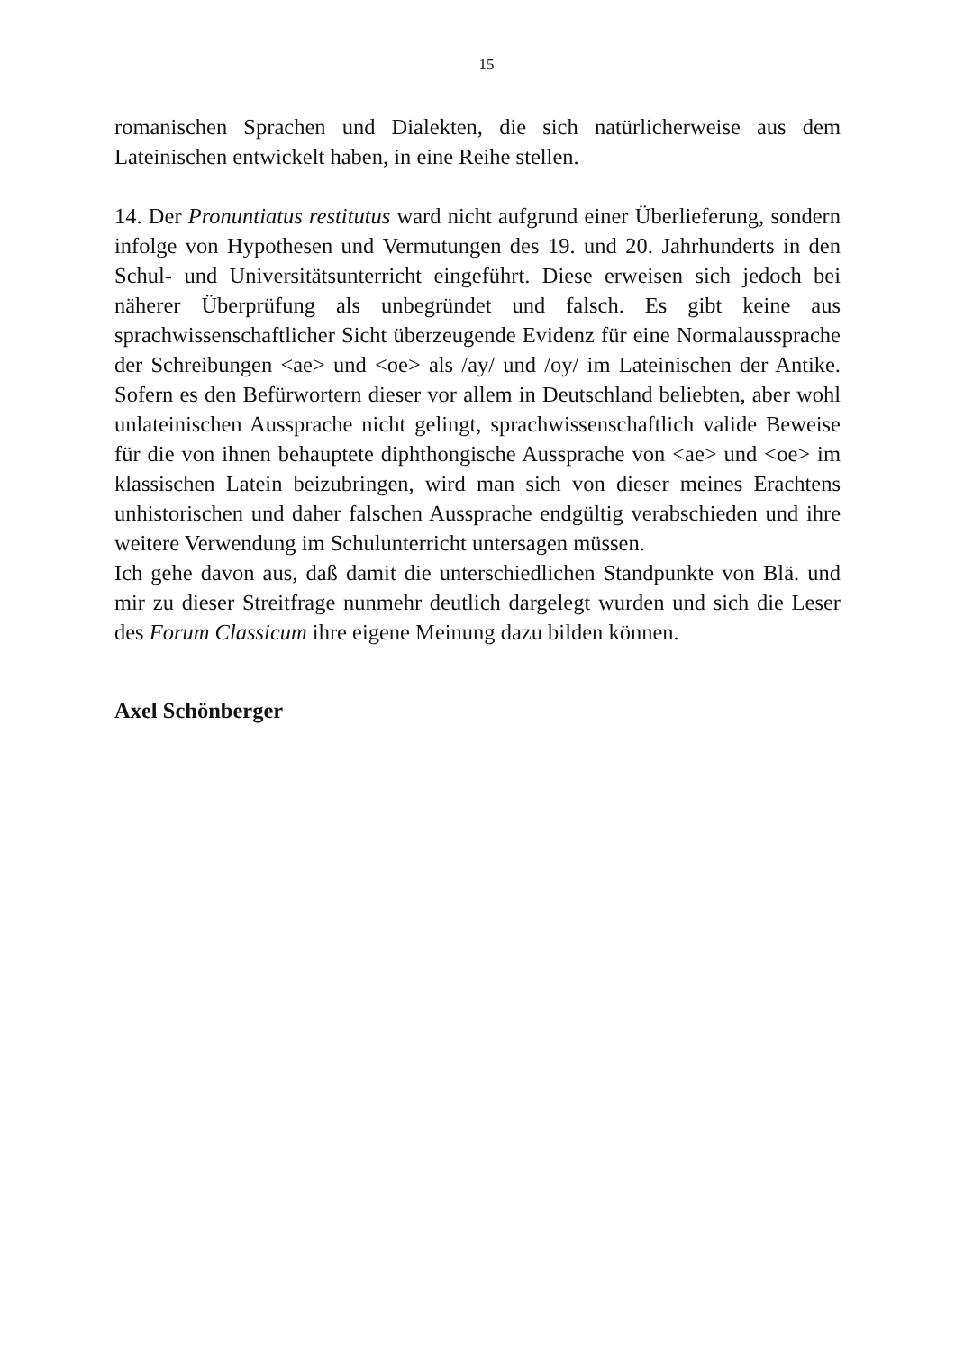15
romanischen Sprachen und Dialekten, die sich natürlicherweise aus dem Lateinischen entwickelt haben, in eine Reihe stellen.
14. Der Pronuntiatus restitutus ward nicht aufgrund einer Überlieferung, sondern infolge von Hypothesen und Vermutungen des 19. und 20. Jahrhunderts in den Schul- und Universitätsunterricht eingeführt. Diese erweisen sich jedoch bei näherer Überprüfung als unbegründet und falsch. Es gibt keine aus sprachwissenschaftlicher Sicht überzeugende Evidenz für eine Normalaussprache der Schreibungen <ae> und <oe> als /ay/ und /oy/ im Lateinischen der Antike. Sofern es den Befürwortern dieser vor allem in Deutschland beliebten, aber wohl unlateinischen Aussprache nicht gelingt, sprachwissenschaftlich valide Beweise für die von ihnen behauptete diphthongische Aussprache von <ae> und <oe> im klassischen Latein beizubringen, wird man sich von dieser meines Erachtens unhistorischen und daher falschen Aussprache endgültig verabschieden und ihre weitere Verwendung im Schulunterricht untersagen müssen.
Ich gehe davon aus, daß damit die unterschiedlichen Standpunkte von Blä. und mir zu dieser Streitfrage nunmehr deutlich dargelegt wurden und sich die Leser des Forum Classicum ihre eigene Meinung dazu bilden können.
Axel Schönberger